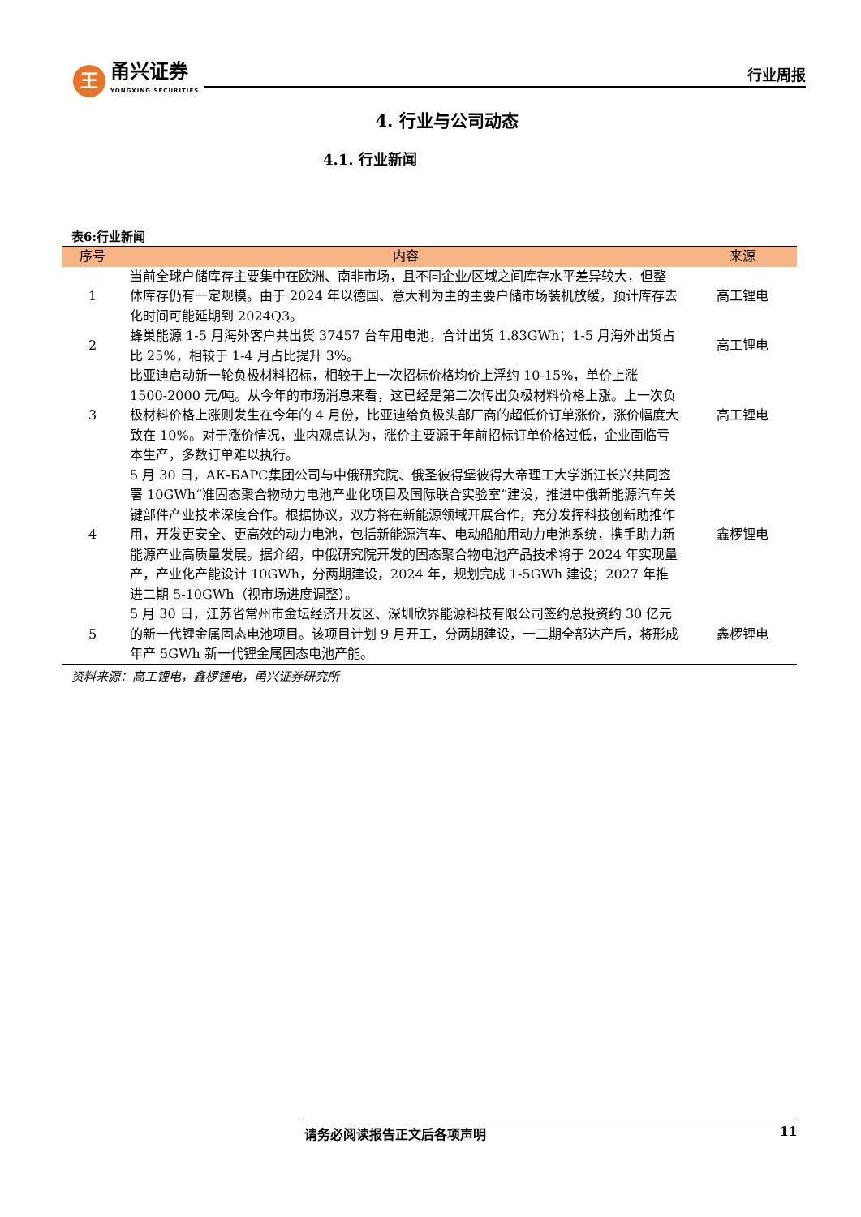王
甬兴证券
YONGXING SECURITIES
行业周报
4. 行业与公司动态
4.1. 行业新闻
表6:行业新闻
| 序号 | 内容 | 来源 |
| --- | --- | --- |
| 1 | 当前全球户储库存主要集中在欧洲、南非市场，且不同企业/区域之间库存水平差异较大，但整体库存仍有一定规模。由于 2024 年以德国、意大利为主的主要户储市场装机放缓，预计库存去化时间可能延期到 2024Q3。 | 高工锂电 |
| 2 | 蜂巢能源 1-5 月海外客户共出货 37457 台车用电池，合计出货 1.83GWh；1-5 月海外出货占比 25%，相较于 1-4 月占比提升 3%。 | 高工锂电 |
| 3 | 比亚迪启动新一轮负极材料招标，相较于上一次招标价格均价上浮约 10-15%，单价上涨 1500-2000 元/吨。从今年的市场消息来看，这已经是第二次传出负极材料价格上涨。上一次负极材料价格上涨则发生在今年的 4 月份，比亚迪给负极头部厂商的超低价订单涨价，涨价幅度大致在 10%。对于涨价情况，业内观点认为，涨价主要源于年前招标订单价格过低，企业面临亏本生产，多数订单难以执行。 | 高工锂电 |
| 4 | 5 月 30 日，АК-БАРС集团公司与中俄研究院、俄圣彼得堡彼得大帝理工大学浙江长兴共同签署 10GWh“准固态聚合物动力电池产业化项目及国际联合实验室”建设，推进中俄新能源汽车关键部件产业技术深度合作。根据协议，双方将在新能源领域开展合作，充分发挥科技创新助推作用，开发更安全、更高效的动力电池，包括新能源汽车、电动船舶用动力电池系统，携手助力新能源产业高质量发展。据介绍，中俄研究院开发的固态聚合物电池产品技术将于 2024 年实现量产，产业化产能设计 10GWh，分两期建设，2024 年，规划完成 1-5GWh 建设；2027 年推进二期 5-10GWh（视市场进度调整）。 | 鑫椤锂电 |
| 5 | 5 月 30 日，江苏省常州市金坛经济开发区、深圳欣界能源科技有限公司签约总投资约 30 亿元的新一代锂金属固态电池项目。该项目计划 9 月开工，分两期建设，一二期全部达产后，将形成年产 5GWh 新一代锂金属固态电池产能。 | 鑫椤锂电 |
资料来源：高工锂电，鑫椤锂电，甬兴证券研究所
请务必阅读报告正文后各项声明 11